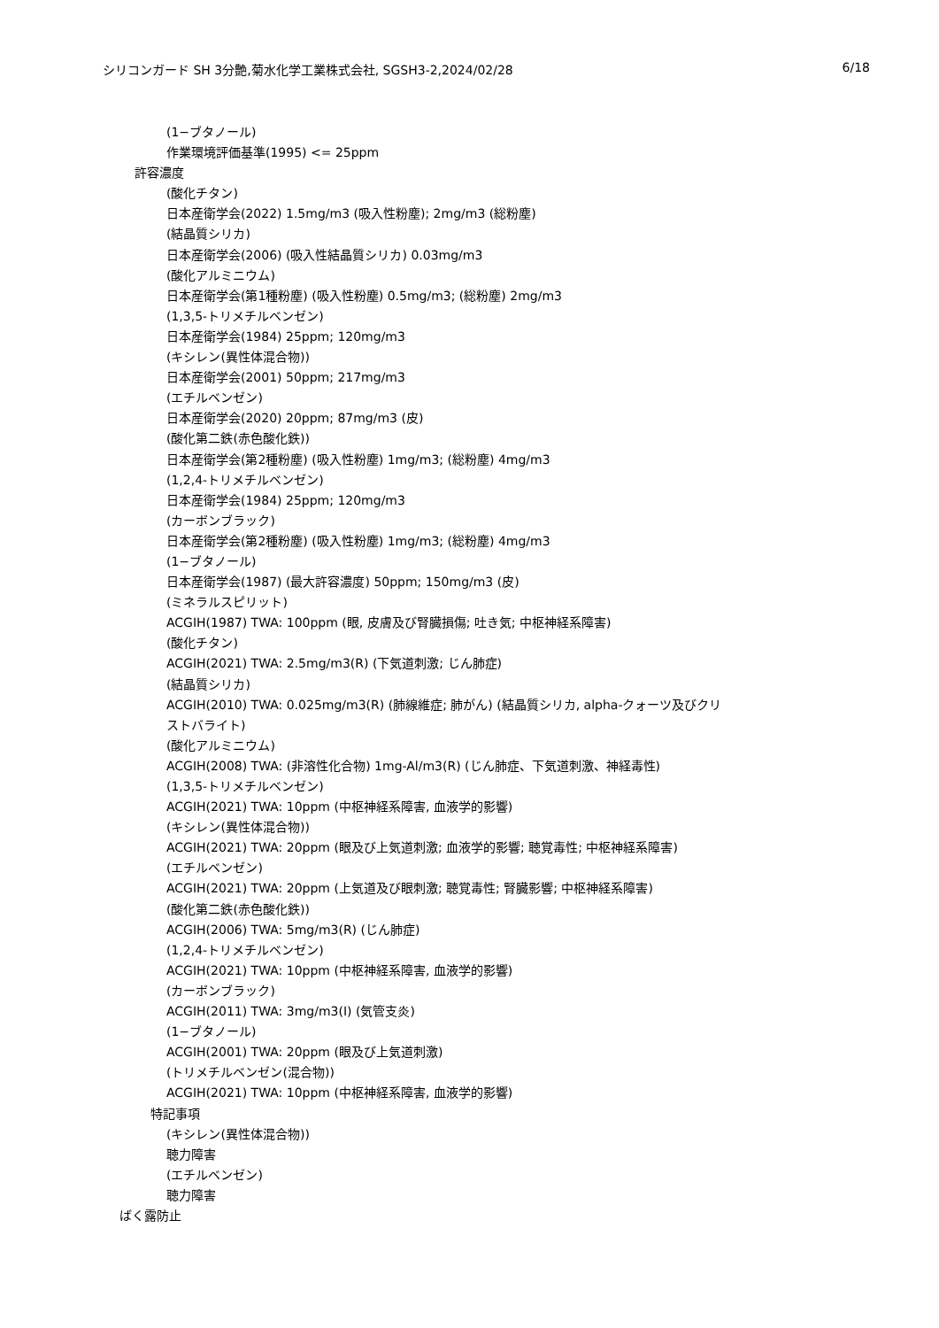シリコンガード SH 3分艶,菊水化学工業株式会社, SGSH3-2,2024/02/28 6/18
(1−ブタノール)
作業環境評価基準(1995) <= 25ppm
許容濃度
(酸化チタン)
日本産衛学会(2022) 1.5mg/m3 (吸入性粉塵); 2mg/m3 (総粉塵)
(結晶質シリカ)
日本産衛学会(2006) (吸入性結晶質シリカ) 0.03mg/m3
(酸化アルミニウム)
日本産衛学会(第1種粉塵) (吸入性粉塵) 0.5mg/m3; (総粉塵) 2mg/m3
(1,3,5-トリメチルベンゼン)
日本産衛学会(1984) 25ppm; 120mg/m3
(キシレン(異性体混合物))
日本産衛学会(2001) 50ppm; 217mg/m3
(エチルベンゼン)
日本産衛学会(2020) 20ppm; 87mg/m3 (皮)
(酸化第二鉄(赤色酸化鉄))
日本産衛学会(第2種粉塵) (吸入性粉塵) 1mg/m3; (総粉塵) 4mg/m3
(1,2,4-トリメチルベンゼン)
日本産衛学会(1984) 25ppm; 120mg/m3
(カーボンブラック)
日本産衛学会(第2種粉塵) (吸入性粉塵) 1mg/m3; (総粉塵) 4mg/m3
(1−ブタノール)
日本産衛学会(1987) (最大許容濃度) 50ppm; 150mg/m3 (皮)
(ミネラルスピリット)
ACGIH(1987) TWA: 100ppm (眼, 皮膚及び腎臓損傷; 吐き気; 中枢神経系障害)
(酸化チタン)
ACGIH(2021) TWA: 2.5mg/m3(R) (下気道刺激; じん肺症)
(結晶質シリカ)
ACGIH(2010) TWA: 0.025mg/m3(R) (肺線維症; 肺がん) (結晶質シリカ, alpha-クォーツ及びクリ
ストバライト)
(酸化アルミニウム)
ACGIH(2008) TWA: (非溶性化合物) 1mg-Al/m3(R) (じん肺症、下気道刺激、神経毒性)
(1,3,5-トリメチルベンゼン)
ACGIH(2021) TWA: 10ppm (中枢神経系障害, 血液学的影響)
(キシレン(異性体混合物))
ACGIH(2021) TWA: 20ppm (眼及び上気道刺激; 血液学的影響; 聴覚毒性; 中枢神経系障害)
(エチルベンゼン)
ACGIH(2021) TWA: 20ppm (上気道及び眼刺激; 聴覚毒性; 腎臓影響; 中枢神経系障害)
(酸化第二鉄(赤色酸化鉄))
ACGIH(2006) TWA: 5mg/m3(R) (じん肺症)
(1,2,4-トリメチルベンゼン)
ACGIH(2021) TWA: 10ppm (中枢神経系障害, 血液学的影響)
(カーボンブラック)
ACGIH(2011) TWA: 3mg/m3(I) (気管支炎)
(1−ブタノール)
ACGIH(2001) TWA: 20ppm (眼及び上気道刺激)
(トリメチルベンゼン(混合物))
ACGIH(2021) TWA: 10ppm (中枢神経系障害, 血液学的影響)
特記事項
(キシレン(異性体混合物))
聴力障害
(エチルベンゼン)
聴力障害
ばく露防止